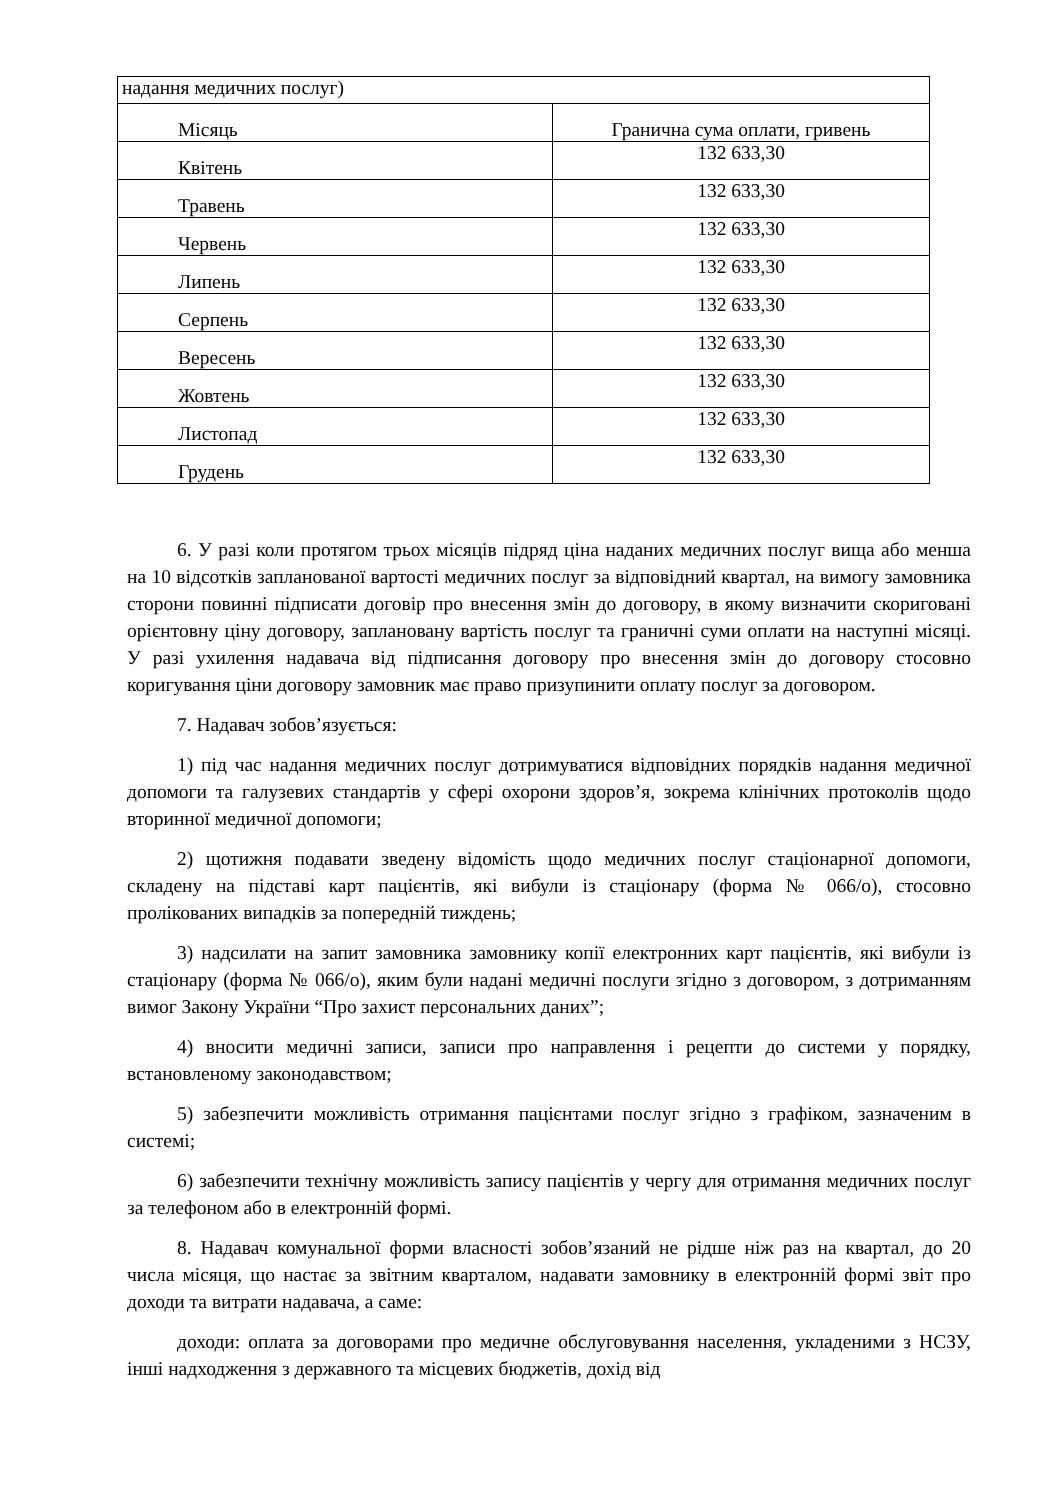| надання медичних послуг) | |
| Місяць | Гранична сума оплати, гривень |
| Квітень | 132 633,30 |
| Травень | 132 633,30 |
| Червень | 132 633,30 |
| Липень | 132 633,30 |
| Серпень | 132 633,30 |
| Вересень | 132 633,30 |
| Жовтень | 132 633,30 |
| Листопад | 132 633,30 |
| Грудень | 132 633,30 |
6. У разі коли протягом трьох місяців підряд ціна наданих медичних послуг вища або менша на 10 відсотків запланованої вартості медичних послуг за відповідний квартал, на вимогу замовника сторони повинні підписати договір про внесення змін до договору, в якому визначити скориговані орієнтовну ціну договору, заплановану вартість послуг та граничні суми оплати на наступні місяці. У разі ухилення надавача від підписання договору про внесення змін до договору стосовно коригування ціни договору замовник має право призупинити оплату послуг за договором.
7. Надавач зобов’язується:
1) під час надання медичних послуг дотримуватися відповідних порядків надання медичної допомоги та галузевих стандартів у сфері охорони здоров’я, зокрема клінічних протоколів щодо вторинної медичної допомоги;
2) щотижня подавати зведену відомість щодо медичних послуг стаціонарної допомоги, складену на підставі карт пацієнтів, які вибули із стаціонару (форма № 066/о), стосовно пролікованих випадків за попередній тиждень;
3) надсилати на запит замовника замовнику копії електронних карт пацієнтів, які вибули із стаціонару (форма № 066/о), яким були надані медичні послуги згідно з договором, з дотриманням вимог Закону України “Про захист персональних даних”;
4) вносити медичні записи, записи про направлення і рецепти до системи у порядку, встановленому законодавством;
5) забезпечити можливість отримання пацієнтами послуг згідно з графіком, зазначеним в системі;
6) забезпечити технічну можливість запису пацієнтів у чергу для отримання медичних послуг за телефоном або в електронній формі.
8. Надавач комунальної форми власності зобов’язаний не рідше ніж раз на квартал, до 20 числа місяця, що настає за звітним кварталом, надавати замовнику в електронній формі звіт про доходи та витрати надавача, а саме:
доходи: оплата за договорами про медичне обслуговування населення, укладеними з НСЗУ, інші надходження з державного та місцевих бюджетів, дохід від